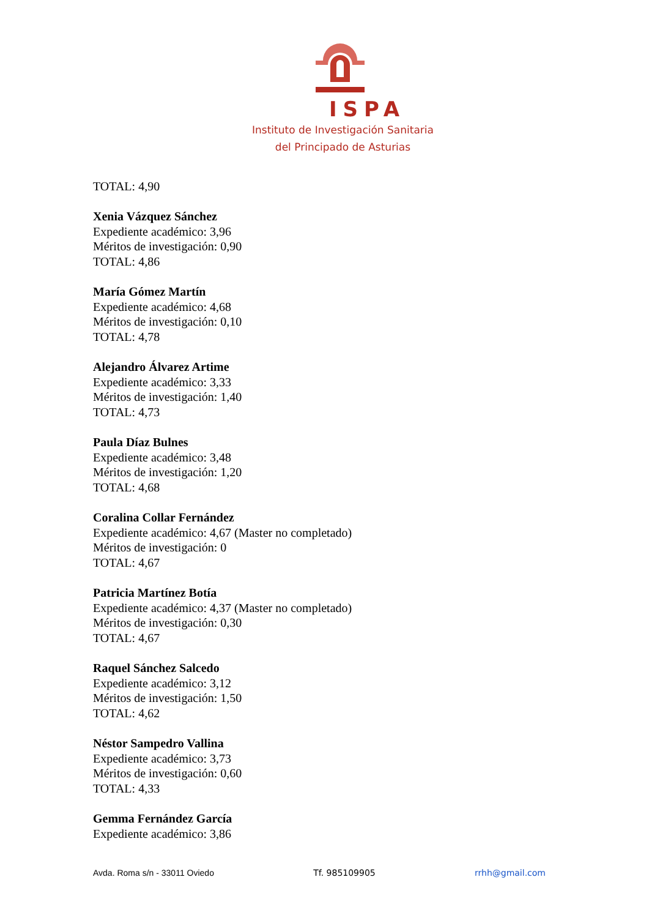ISPA
Instituto de Investigación Sanitaria
del Principado de Asturias
TOTAL: 4,90
Xenia Vázquez Sánchez
Expediente académico: 3,96
Méritos de investigación: 0,90
TOTAL: 4,86
María Gómez Martín
Expediente académico: 4,68
Méritos de investigación: 0,10
TOTAL: 4,78
Alejandro Álvarez Artime
Expediente académico: 3,33
Méritos de investigación: 1,40
TOTAL: 4,73
Paula Díaz Bulnes
Expediente académico: 3,48
Méritos de investigación: 1,20
TOTAL: 4,68
Coralina Collar Fernández
Expediente académico: 4,67 (Master no completado)
Méritos de investigación: 0
TOTAL: 4,67
Patricia Martínez Botía
Expediente académico: 4,37 (Master no completado)
Méritos de investigación: 0,30
TOTAL: 4,67
Raquel Sánchez Salcedo
Expediente académico: 3,12
Méritos de investigación: 1,50
TOTAL: 4,62
Néstor Sampedro Vallina
Expediente académico: 3,73
Méritos de investigación: 0,60
TOTAL: 4,33
Gemma Fernández García
Expediente académico: 3,86
Avda. Roma s/n - 33011 Oviedo Tf. 985109905 rrhh@gmail.com